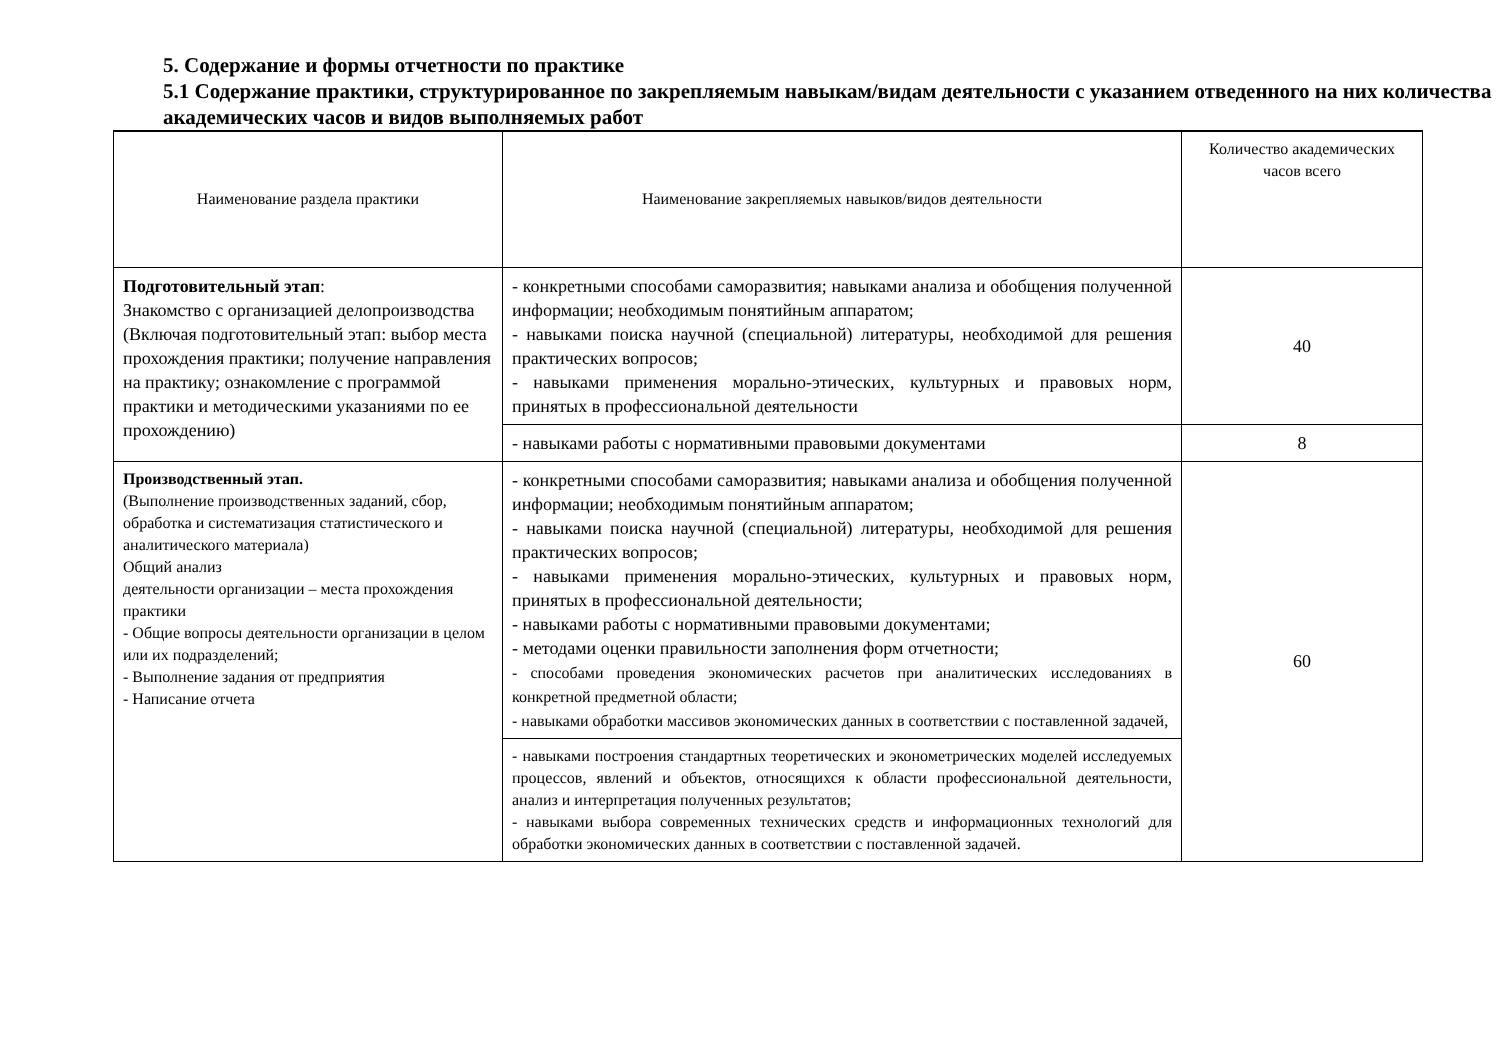5. Содержание и формы отчетности по практике
5.1 Содержание практики, структурированное по закрепляемым навыкам/видам деятельности с указанием отведенного на них количества академических часов и видов выполняемых работ
| Наименование раздела практики | Наименование закрепляемых навыков/видов деятельности | Количество академических часов всего |
| Подготовительный этап : Знакомство с организацией делопроизводства (Включая подготовительный этап: выбор места прохождения практики; получение направления на практику; ознакомление с программой практики и методическими указаниями по ее прохождению) | - конкретными способами саморазвития; навыками анализа и обобщения полученной информации; необходимым понятийным аппаратом; - навыками поиска научной (специальной) литературы, необходимой для решения практических вопросов; - навыками применения морально-этических, культурных и правовых норм, принятых в профессиональной деятельности | 40 |
| | - навыками работы с нормативными правовыми документами | 8 |
| Производственный этап. (Выполнение производственных заданий, сбор, обработка и систематизация статистического и аналитического материала) Общий анализ деятельности организации – места прохождения практики - Общие вопросы деятельности организации в целом или их подразделений; - Выполнение задания от предприятия - Написание отчета | - конкретными способами саморазвития; навыками анализа и обобщения полученной информации; необходимым понятийным аппаратом; - навыками поиска научной (специальной) литературы, необходимой для решения практических вопросов; - навыками применения морально-этических, культурных и правовых норм, принятых в профессиональной деятельности; - навыками работы с нормативными правовыми документами; - методами оценки правильности заполнения форм отчетности; - способами проведения экономических расчетов при аналитических исследованиях в конкретной предметной области; - навыками обработки массивов экономических данных в соответствии с поставленной задачей, | 60 |
| | - навыками построения стандартных теоретических и эконометрических моделей исследуемых процессов, явлений и объектов, относящихся к области профессиональной деятельности, анализ и интерпретация полученных результатов; - навыками выбора современных технических средств и информационных технологий для обработки экономических данных в соответствии с поставленной задачей. | |